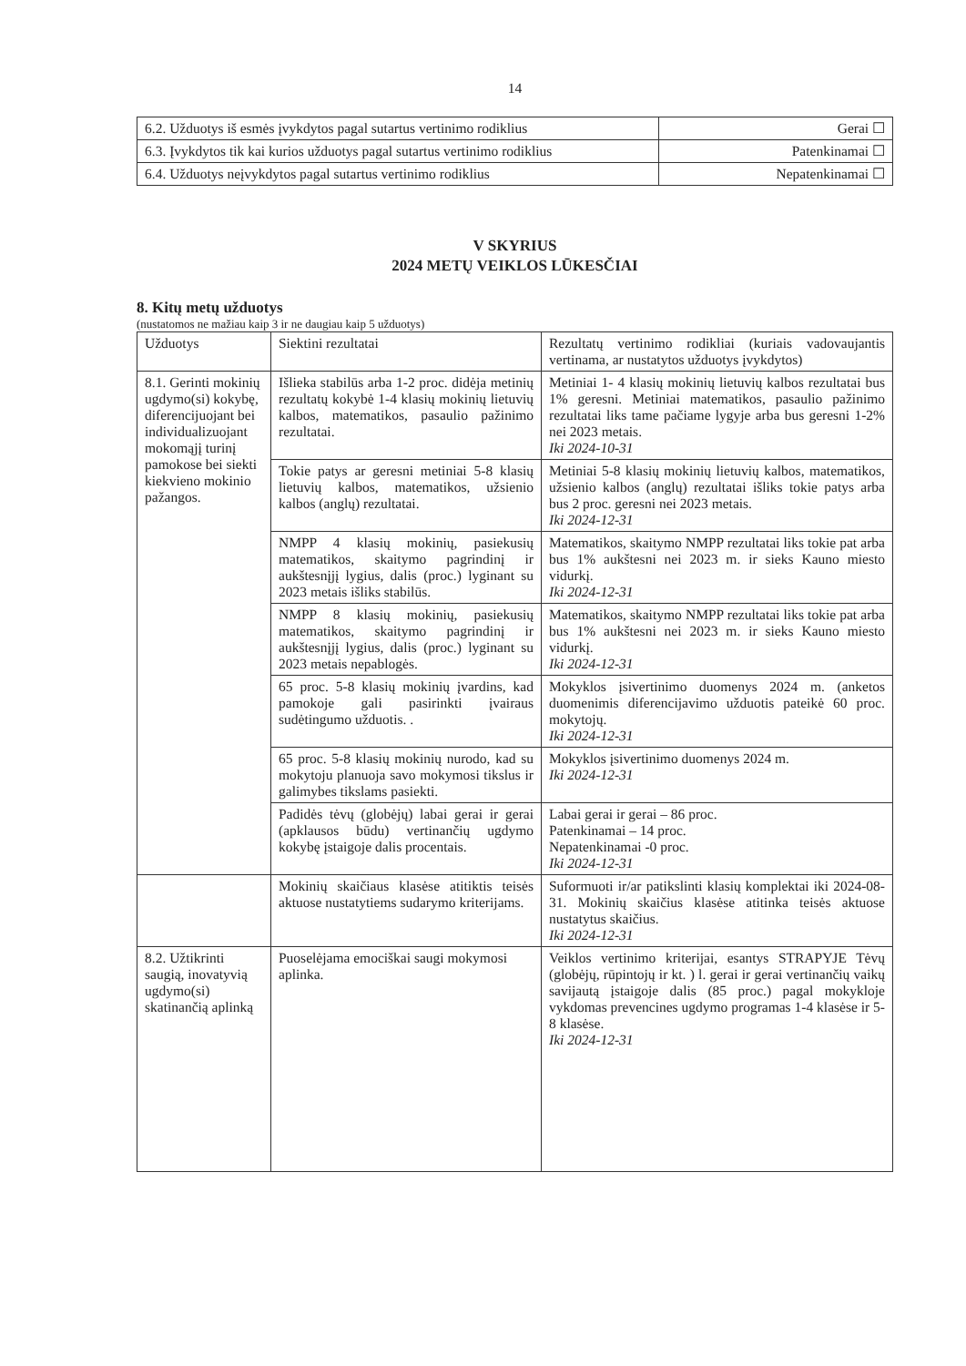14
| 6.2. Užduotys iš esmės įvykdytos pagal sutartus vertinimo rodiklius | Gerai ☐ |
| 6.3. Įvykdytos tik kai kurios užduotys pagal sutartus vertinimo rodiklius | Patenkinamai ☐ |
| 6.4. Užduotys neįvykdytos pagal sutartus vertinimo rodiklius | Nepatenkinamai ☐ |
V SKYRIUS
2024 METŲ VEIKLOS LŪKESČIAI
8. Kitų metų užduotys
(nustatomos ne mažiau kaip 3 ir ne daugiau kaip 5 užduotys)
| Užduotys | Siektini rezultatai | Rezultatų vertinimo rodikliai (kuriais vadovaujantis vertinama, ar nustatytos užduotys įvykdytos) |
| --- | --- | --- |
| 8.1. Gerinti mokinių ugdymo(si) kokybę, diferencijuojant bei individualizuojant mokomąjį turinį pamokose bei siekti kiekvieno mokinio pažangos. | Išlieka stabilūs arba 1-2 proc. didėja metinių rezultatų kokybė 1-4 klasių mokinių lietuvių kalbos, matematikos, pasaulio pažinimo rezultatai. | Metiniai 1- 4 klasių mokinių lietuvių kalbos rezultatai bus 1% geresni. Metiniai matematikos, pasaulio pažinimo rezultatai liks tame pačiame lygyje arba bus geresni 1-2% nei 2023 metais. Iki 2024-10-31 |
| | Tokie patys ar geresni metiniai 5-8 klasių lietuvių kalbos, matematikos, užsienio kalbos (anglų) rezultatai. | Metiniai 5-8 klasių mokinių lietuvių kalbos, matematikos, užsienio kalbos (anglų) rezultatai išliks tokie patys arba bus 2 proc. geresni nei 2023 metais. Iki 2024-12-31 |
| | NMPP 4 klasių mokinių, pasiekusių matematikos, skaitymo pagrindinį ir aukštesnįjį lygius, dalis (proc.) lyginant su 2023 metais išliks stabilūs. | Matematikos, skaitymo NMPP rezultatai liks tokie pat arba bus 1% aukštesni nei 2023 m. ir sieks Kauno miesto vidurkį. Iki 2024-12-31 |
| | NMPP 8 klasių mokinių, pasiekusių matematikos, skaitymo pagrindinį ir aukštesnįjį lygius, dalis (proc.) lyginant su 2023 metais nepablogės. | Matematikos, skaitymo NMPP rezultatai liks tokie pat arba bus 1% aukštesni nei 2023 m. ir sieks Kauno miesto vidurkį. Iki 2024-12-31 |
| | 65 proc. 5-8 klasių mokinių įvardins, kad pamokoje gali pasirinkti įvairaus sudėtingumo užduotis. . | Mokyklos įsivertinimo duomenys 2024 m. (anketos duomenimis diferencijavimo užduotis pateikė 60 proc. mokytojų. Iki 2024-12-31 |
| | 65 proc. 5-8 klasių mokinių nurodo, kad su mokytoju planuoja savo mokymosi tikslus ir galimybes tikslams pasiekti. | Mokyklos įsivertinimo duomenys 2024 m. Iki 2024-12-31 |
| | Padidės tėvų (globėjų) labai gerai ir gerai (apklausos būdu) vertinančių ugdymo kokybę įstaigoje dalis procentais. | Labai gerai ir gerai – 86 proc. Patenkinamai – 14 proc. Nepatenkinamai -0 proc. Iki 2024-12-31 |
| | Mokinių skaičiaus klasėse atitiktis teisės aktuose nustatytiems sudarymo kriterijams. | Suformuoti ir/ar patikslinti klasių komplektai iki 2024-08-31. Mokinių skaičius klasėse atitinka teisės aktuose nustatytus skaičius. Iki 2024-12-31 |
| 8.2. Užtikrinti saugią, inovatyvią ugdymo(si) skatinančią aplinką | Puoselėjama emociškai saugi mokymosi aplinka. | Veiklos vertinimo kriterijai, esantys STRAPYJE Tėvų (globėjų, rūpintojų ir kt. ) l. gerai ir gerai vertinančių vaikų savijautą įstaigoje dalis (85 proc.) pagal mokykloje vykdomas prevencines ugdymo programas 1-4 klasėse ir 5-8 klasėse. Iki 2024-12-31 |